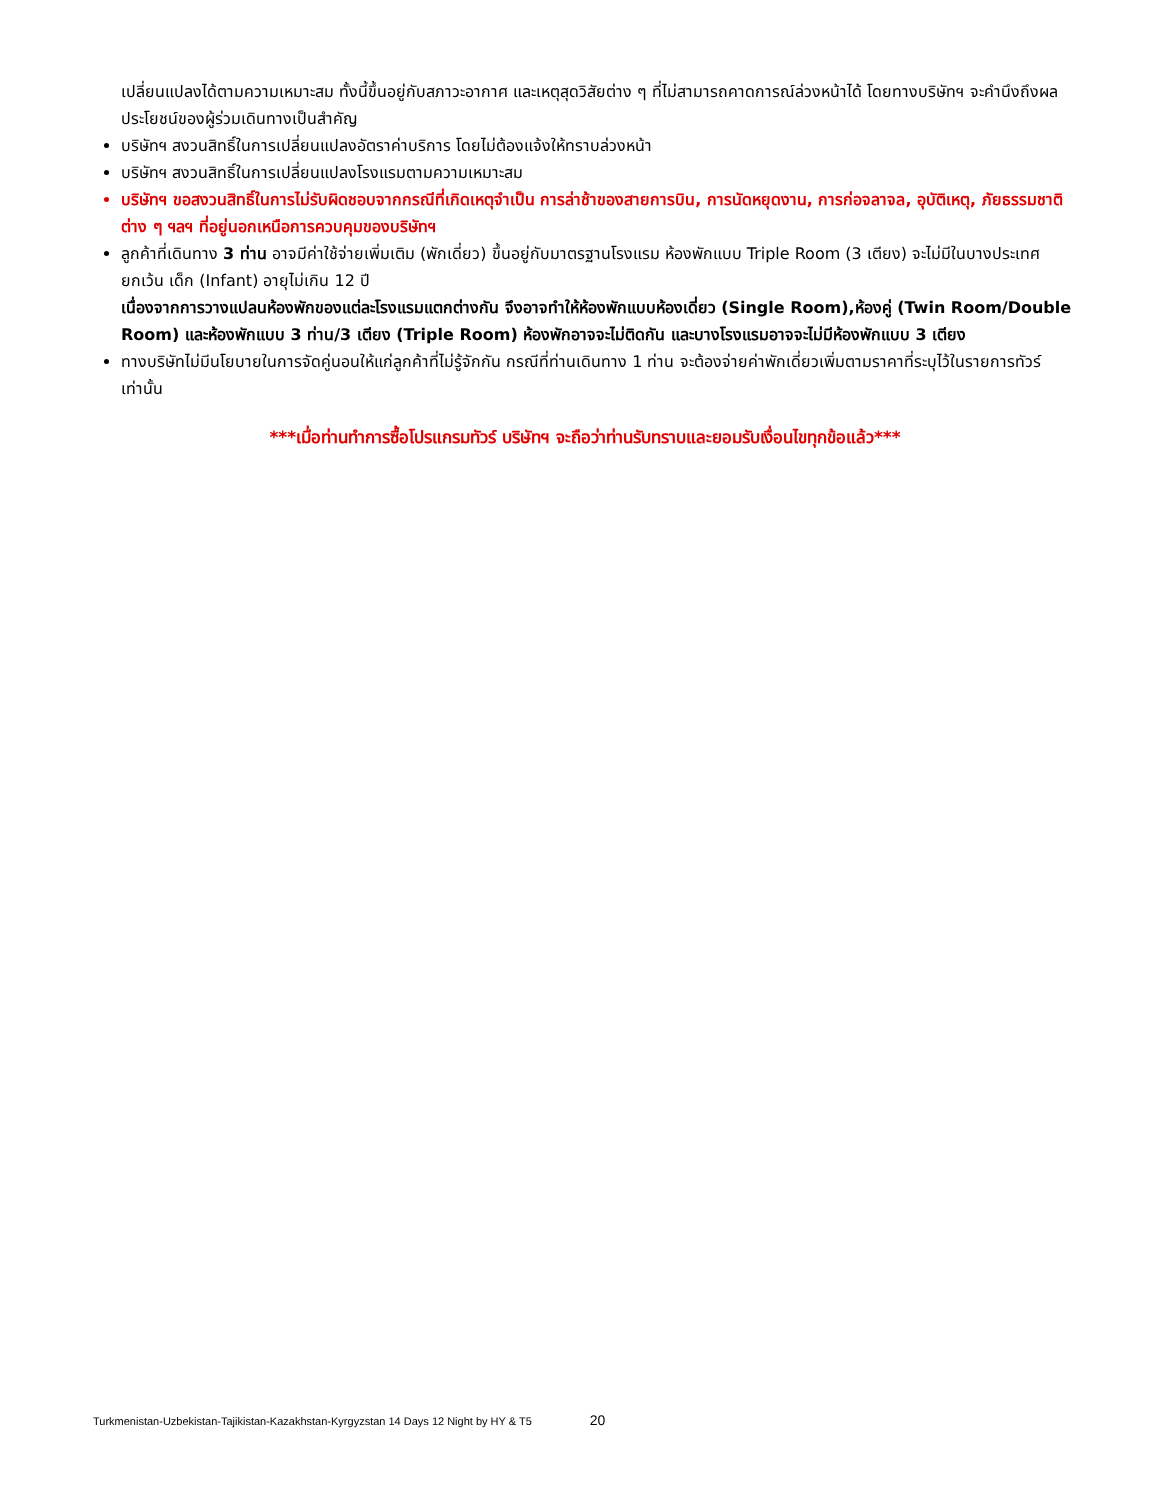เปลี่ยนแปลงได้ตามความเหมาะสม ทั้งนี้ขึ้นอยู่กับสภาวะอากาศ และเหตุสุดวิสัยต่าง ๆ ที่ไม่สามารถคาดการณ์ล่วงหน้าได้ โดยทางบริษัทฯ จะคำนึงถึงผลประโยชน์ของผู้ร่วมเดินทางเป็นสำคัญ
บริษัทฯ สงวนสิทธิ์ในการเปลี่ยนแปลงอัตราค่าบริการ โดยไม่ต้องแจ้งให้ทราบล่วงหน้า
บริษัทฯ สงวนสิทธิ์ในการเปลี่ยนแปลงโรงแรมตามความเหมาะสม
บริษัทฯ ขอสงวนสิทธิ์ในการไม่รับผิดชอบจากกรณีที่เกิดเหตุจำเป็น การล่าช้าของสายการบิน, การนัดหยุดงาน, การก่อจลาจล, อุบัติเหตุ, ภัยธรรมชาติต่าง ๆ ฯลฯ ที่อยู่นอกเหนือการควบคุมของบริษัทฯ
ลูกค้าที่เดินทาง 3 ท่าน อาจมีค่าใช้จ่ายเพิ่มเติม (พักเดี่ยว) ขึ้นอยู่กับมาตรฐานโรงแรม ห้องพักแบบ Triple Room (3 เตียง) จะไม่มีในบางประเทศ ยกเว้น เด็ก (Infant) อายุไม่เกิน 12 ปี
เนื่องจากการวางแปลนห้องพักของแต่ละโรงแรมแตกต่างกัน จึงอาจทำให้ห้องพักแบบห้องเดี่ยว (Single Room),ห้องคู่ (Twin Room/Double Room) และห้องพักแบบ 3 ท่าน/3 เตียง (Triple Room) ห้องพักอาจจะไม่ติดกัน และบางโรงแรมอาจจะไม่มีห้องพักแบบ 3 เตียง
ทางบริษัทไม่มีนโยบายในการจัดคู่นอนให้แก่ลูกค้าที่ไม่รู้จักกัน กรณีที่ท่านเดินทาง 1 ท่าน จะต้องจ่ายค่าพักเดี่ยวเพิ่มตามราคาที่ระบุไว้ในรายการทัวร์เท่านั้น
***เมื่อท่านทำการซื้อโปรแกรมทัวร์ บริษัทฯ จะถือว่าท่านรับทราบและยอมรับเงื่อนไขทุกข้อแล้ว***
Turkmenistan-Uzbekistan-Tajikistan-Kazakhstan-Kyrgyzstan 14 Days 12 Night by HY & T5 20